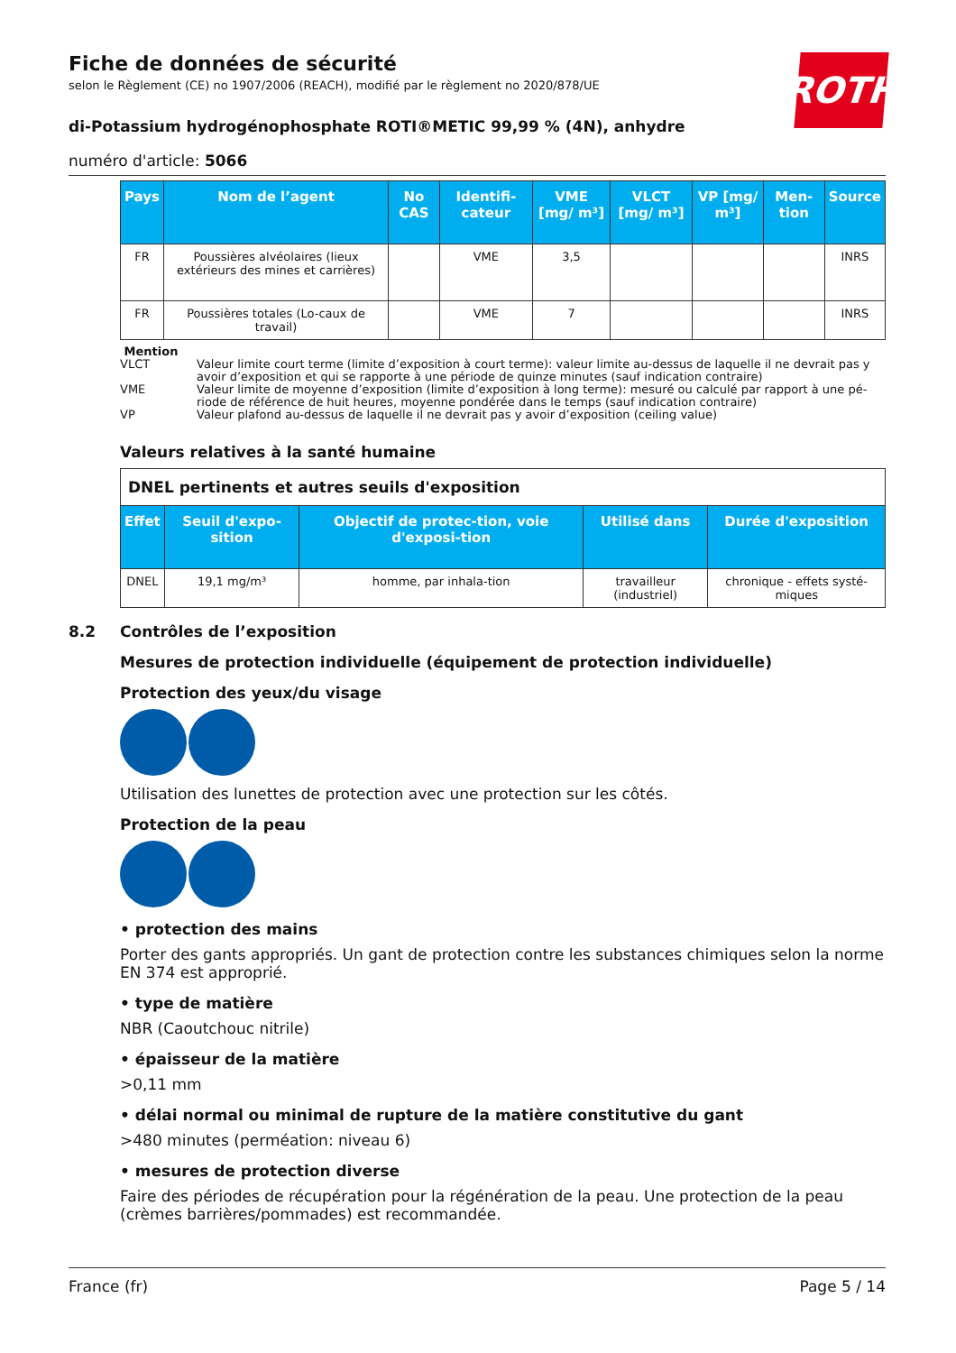ROTH
Fiche de données de sécurité
selon le Règlement (CE) no 1907/2006 (REACH), modifié par le règlement no 2020/878/UE
di-Potassium hydrogénophosphate ROTI®METIC 99,99 % (4N), anhydre
numéro d'article: 5066
| Pays | Nom de l’agent | No CAS | Identifi-cateur | VME [mg/ m³] | VLCT [mg/ m³] | VP [mg/ m³] | Men-tion | Source |
| --- | --- | --- | --- | --- | --- | --- | --- | --- |
| FR | Poussières alvéolaires (lieux extérieurs des mines et carrières) | | VME | 3,5 | | | | INRS |
| FR | Poussières totales (Lo-caux de travail) | | VME | 7 | | | | INRS |
Mention
VLCT Valeur limite court terme (limite d’exposition à court terme): valeur limite au-dessus de laquelle il ne devrait pas y avoir d’exposition et qui se rapporte à une période de quinze minutes (sauf indication contraire)
VME Valeur limite de moyenne d’exposition (limite d’exposition à long terme): mesuré ou calculé par rapport à une pé-riode de référence de huit heures, moyenne pondérée dans le temps (sauf indication contraire)
VP Valeur plafond au-dessus de laquelle il ne devrait pas y avoir d’exposition (ceiling value)
Valeurs relatives à la santé humaine
| DNEL pertinents et autres seuils d'exposition | | | | |
| Effet | Seuil d'expo-sition | Objectif de protec-tion, voie d'exposi-tion | Utilisé dans | Durée d'exposition |
| DNEL | 19,1 mg/m³ | homme, par inhala-tion | travailleur (industriel) | chronique - effets systé-miques |
8.2 Contrôles de l’exposition
Mesures de protection individuelle (équipement de protection individuelle)
Protection des yeux/du visage
Utilisation des lunettes de protection avec une protection sur les côtés.
Protection de la peau
• protection des mains
Porter des gants appropriés. Un gant de protection contre les substances chimiques selon la norme EN 374 est approprié.
• type de matière
NBR (Caoutchouc nitrile)
• épaisseur de la matière
>0,11 mm
• délai normal ou minimal de rupture de la matière constitutive du gant
>480 minutes (perméation: niveau 6)
• mesures de protection diverse
Faire des périodes de récupération pour la régénération de la peau. Une protection de la peau (crèmes barrières/pommades) est recommandée.
France (fr) Page 5 / 14